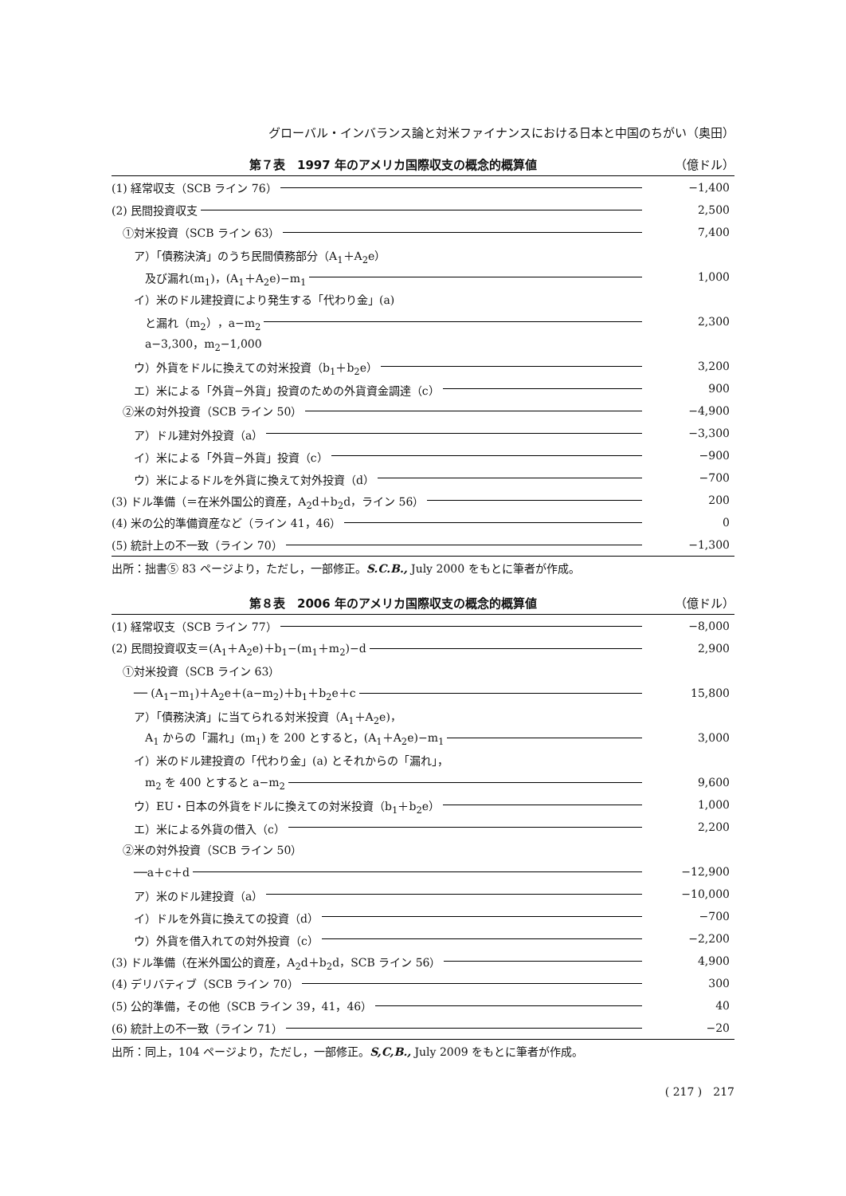グローバル・インバランス論と対米ファイナンスにおける日本と中国のちがい（奥田）
第７表　1997 年のアメリカ国際収支の概念的概算値 （億ドル）
| (1) 経常収支（SCB ライン 76） | −1,400 |
| (2) 民間投資収支 | 2,500 |
| ①対米投資（SCB ライン 63） | 7,400 |
| ア）「債務決済」のうち民間債務部分（A<sub>1</sub>＋A<sub>2</sub>e） | |
| 及び漏れ(m<sub>1</sub>)，(A<sub>1</sub>＋A<sub>2</sub>e)−m<sub>1</sub> | 1,000 |
| イ）米のドル建投資により発生する「代わり金」(a) | |
| と漏れ（m<sub>2</sub>），a−m<sub>2</sub> | 2,300 |
| a−3,300，m<sub>2</sub>−1,000 | |
| ウ）外貨をドルに換えての対米投資（b<sub>1</sub>＋b<sub>2</sub>e） | 3,200 |
| エ）米による「外貨−外貨」投資のための外貨資金調達（c） | 900 |
| ②米の対外投資（SCB ライン 50） | −4,900 |
| ア）ドル建対外投資（a） | −3,300 |
| イ）米による「外貨−外貨」投資（c） | −900 |
| ウ）米によるドルを外貨に換えて対外投資（d） | −700 |
| (3) ドル準備（＝在米外国公的資産，A<sub>2</sub>d＋b<sub>2</sub>d，ライン 56） | 200 |
| (4) 米の公的準備資産など（ライン 41，46） | 0 |
| (5) 統計上の不一致（ライン 70） | −1,300 |
出所：拙書⑤ 83 ページより，ただし，一部修正。S.C.B., July 2000 をもとに筆者が作成。
第８表　2006 年のアメリカ国際収支の概念的概算値 （億ドル）
| (1) 経常収支（SCB ライン 77） | −8,000 |
| (2) 民間投資収支＝(A<sub>1</sub>＋A<sub>2</sub>e)＋b<sub>1</sub>−(m<sub>1</sub>＋m<sub>2</sub>)−d | 2,900 |
| ①対米投資（SCB ライン 63） | |
| ── (A<sub>1</sub>−m<sub>1</sub>)＋A<sub>2</sub>e＋(a−m<sub>2</sub>)＋b<sub>1</sub>＋b<sub>2</sub>e＋c | 15,800 |
| ア）「債務決済」に当てられる対米投資（A<sub>1</sub>＋A<sub>2</sub>e)， | |
| A<sub>1</sub> からの「漏れ」(m<sub>1</sub>) を 200 とすると，(A<sub>1</sub>＋A<sub>2</sub>e)−m<sub>1</sub> | 3,000 |
| イ）米のドル建投資の「代わり金」(a) とそれからの「漏れ」， | |
| m<sub>2</sub> を 400 とすると a−m<sub>2</sub> | 9,600 |
| ウ）EU・日本の外貨をドルに換えての対米投資（b<sub>1</sub>＋b<sub>2</sub>e） | 1,000 |
| エ）米による外貨の借入（c） | 2,200 |
| ②米の対外投資（SCB ライン 50） | |
| ──a＋c＋d | −12,900 |
| ア）米のドル建投資（a） | −10,000 |
| イ）ドルを外貨に換えての投資（d） | −700 |
| ウ）外貨を借入れての対外投資（c） | −2,200 |
| (3) ドル準備（在米外国公的資産，A<sub>2</sub>d＋b<sub>2</sub>d，SCB ライン 56） | 4,900 |
| (4) デリバティブ（SCB ライン 70） | 300 |
| (5) 公的準備，その他（SCB ライン 39，41，46） | 40 |
| (6) 統計上の不一致（ライン 71） | −20 |
出所：同上，104 ページより，ただし，一部修正。S,C,B., July 2009 をもとに筆者が作成。
( 217 )　217